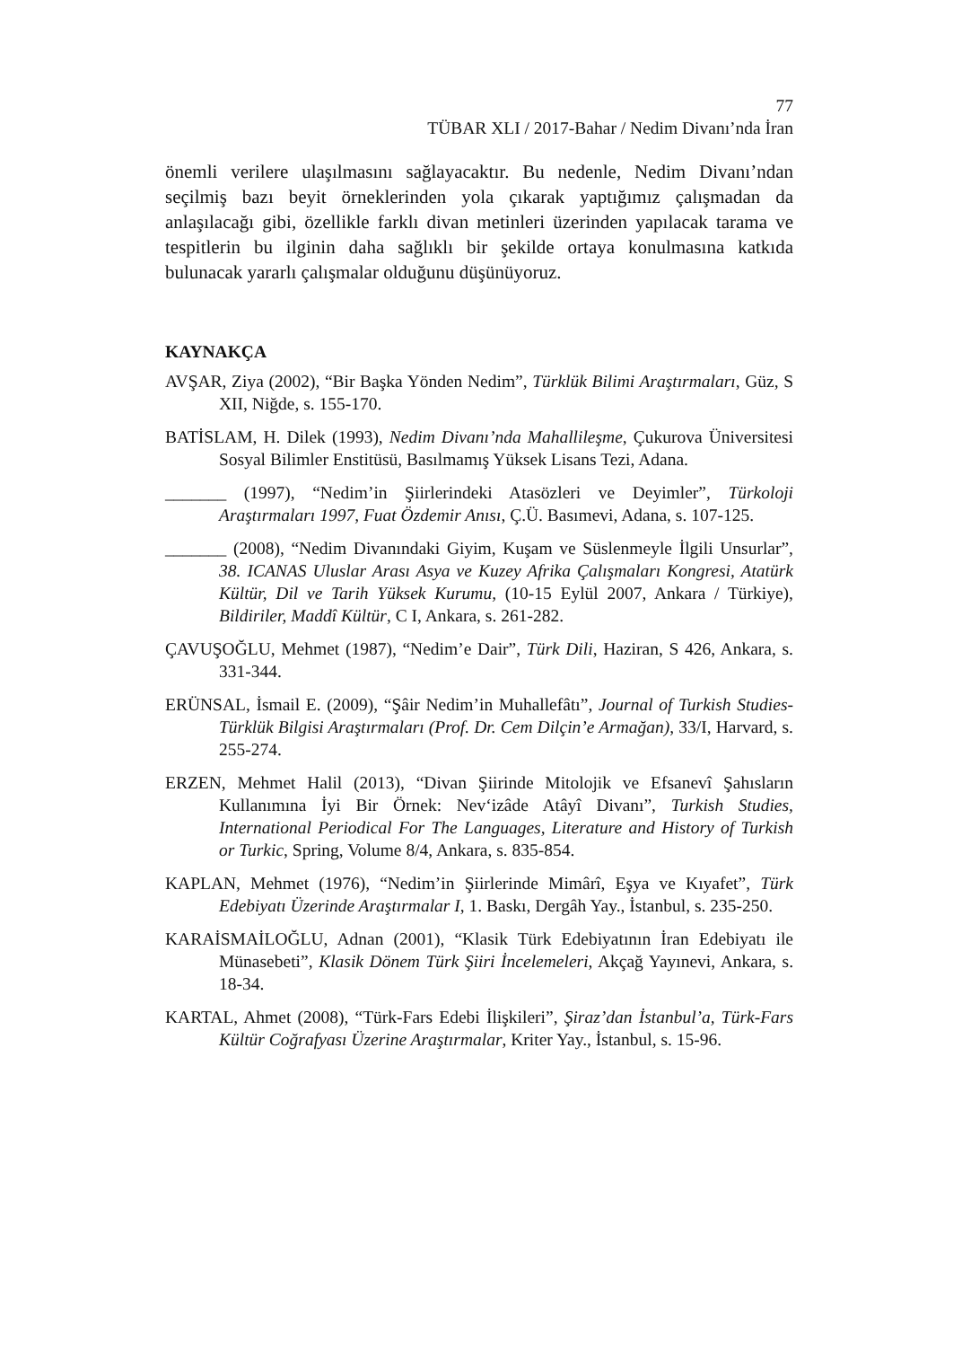77
TÜBAR XLI / 2017-Bahar / Nedim Divanı’nda İran
önemli verilere ulaşılmasını sağlayacaktır. Bu nedenle, Nedim Divanı’ndan seçilmiş bazı beyit örneklerinden yola çıkarak yaptığımız çalışmadan da anlaşılacağı gibi, özellikle farklı divan metinleri üzerinden yapılacak tarama ve tespitlerin bu ilginin daha sağlıklı bir şekilde ortaya konulmasına katkıda bulunacak yararlı çalışmalar olduğunu düşünüyoruz.
KAYNAKÇA
AVŞAR, Ziya (2002), “Bir Başka Yönden Nedim”, Türklük Bilimi Araştırmaları, Güz, S XII, Niğde, s. 155-170.
BATİSLAM, H. Dilek (1993), Nedim Divanı’nda Mahallileşme, Çukurova Üniversitesi Sosyal Bilimler Enstitüsü, Basılmamış Yüksek Lisans Tezi, Adana.
_______ (1997), “Nedim’in Şiirlerindeki Atasözleri ve Deyimler”, Türkoloji Araştırmaları 1997, Fuat Özdemir Anısı, Ç.Ü. Basımevi, Adana, s. 107-125.
_______ (2008), “Nedim Divanındaki Giyim, Kuşam ve Süslenmeyle İlgili Unsurlar”, 38. ICANAS Uluslar Arası Asya ve Kuzey Afrika Çalışmaları Kongresi, Atatürk Kültür, Dil ve Tarih Yüksek Kurumu, (10-15 Eylül 2007, Ankara / Türkiye), Bildiriler, Maddî Kültür, C I, Ankara, s. 261-282.
ÇAVUŞOĞLU, Mehmet (1987), “Nedim’e Dair”, Türk Dili, Haziran, S 426, Ankara, s. 331-344.
ERÜNSAL, İsmail E. (2009), “Şâir Nedim’in Muhallefâtı”, Journal of Turkish Studies- Türklük Bilgisi Araştırmaları (Prof. Dr. Cem Dilçin’e Armağan), 33/I, Harvard, s. 255-274.
ERZEN, Mehmet Halil (2013), “Divan Şiirinde Mitolojik ve Efsanevî Şahısların Kullanımına İyi Bir Örnek: Nev‘izâde Atâyî Divanı”, Turkish Studies, International Periodical For The Languages, Literature and History of Turkish or Turkic, Spring, Volume 8/4, Ankara, s. 835-854.
KAPLAN, Mehmet (1976), “Nedim’in Şiirlerinde Mimârî, Eşya ve Kıyafet”, Türk Edebiyatı Üzerinde Araştırmalar I, 1. Baskı, Dergâh Yay., İstanbul, s. 235-250.
KARAİSMAİLOĞLU, Adnan (2001), “Klasik Türk Edebiyatının İran Edebiyatı ile Münasebeti”, Klasik Dönem Türk Şiiri İncelemeleri, Akçağ Yayınevi, Ankara, s. 18-34.
KARTAL, Ahmet (2008), “Türk-Fars Edebi İlişkileri”, Şiraz’dan İstanbul’a, Türk-Fars Kültür Coğrafyası Üzerine Araştırmalar, Kriter Yay., İstanbul, s. 15-96.